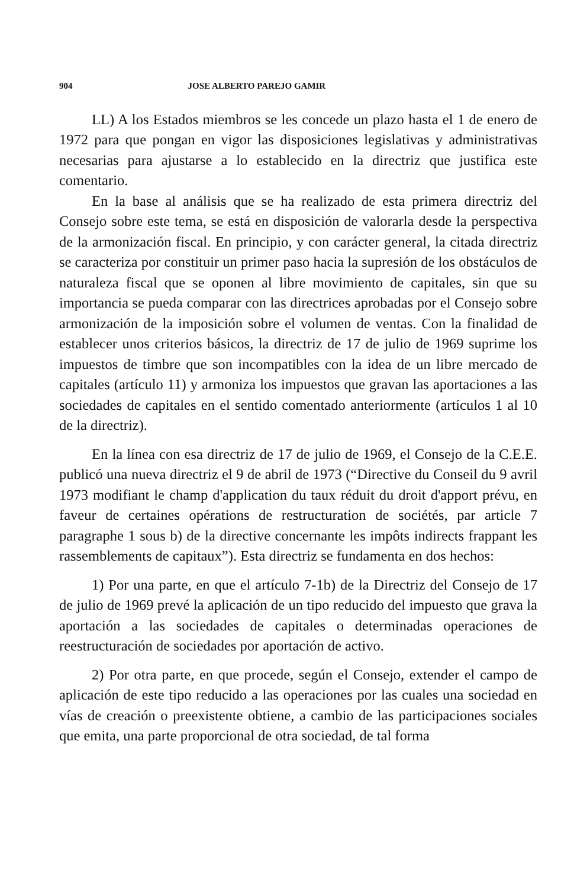904 JOSE ALBERTO PAREJO GAMIR
LL) A los Estados miembros se les concede un plazo hasta el 1 de enero de 1972 para que pongan en vigor las disposiciones legislativas y administrativas necesarias para ajustarse a lo establecido en la directriz que justifica este comentario.
En la base al análisis que se ha realizado de esta primera directriz del Consejo sobre este tema, se está en disposición de valorarla desde la perspectiva de la armonización fiscal. En principio, y con carácter general, la citada directriz se caracteriza por constituir un primer paso hacia la supresión de los obstáculos de naturaleza fiscal que se oponen al libre movimiento de capitales, sin que su importancia se pueda comparar con las directrices aprobadas por el Consejo sobre armonización de la imposición sobre el volumen de ventas. Con la finalidad de establecer unos criterios básicos, la directriz de 17 de julio de 1969 suprime los impuestos de timbre que son incompatibles con la idea de un libre mercado de capitales (artículo 11) y armoniza los impuestos que gravan las aportaciones a las sociedades de capitales en el sentido comentado anteriormente (artículos 1 al 10 de la directriz).
En la línea con esa directriz de 17 de julio de 1969, el Consejo de la C.E.E. publicó una nueva directriz el 9 de abril de 1973 (“Directive du Conseil du 9 avril 1973 modifiant le champ d'application du taux réduit du droit d'apport prévu, en faveur de certaines opérations de restructuration de sociétés, par article 7 paragraphe 1 sous b) de la directive concernante les impôts indirects frappant les rassemblements de capitaux”). Esta directriz se fundamenta en dos hechos:
1) Por una parte, en que el artículo 7-1b) de la Directriz del Consejo de 17 de julio de 1969 prevé la aplicación de un tipo reducido del impuesto que grava la aportación a las sociedades de capitales o determinadas operaciones de reestructuración de sociedades por aportación de activo.
2) Por otra parte, en que procede, según el Consejo, extender el campo de aplicación de este tipo reducido a las operaciones por las cuales una sociedad en vías de creación o preexistente obtiene, a cambio de las participaciones sociales que emita, una parte proporcional de otra sociedad, de tal forma